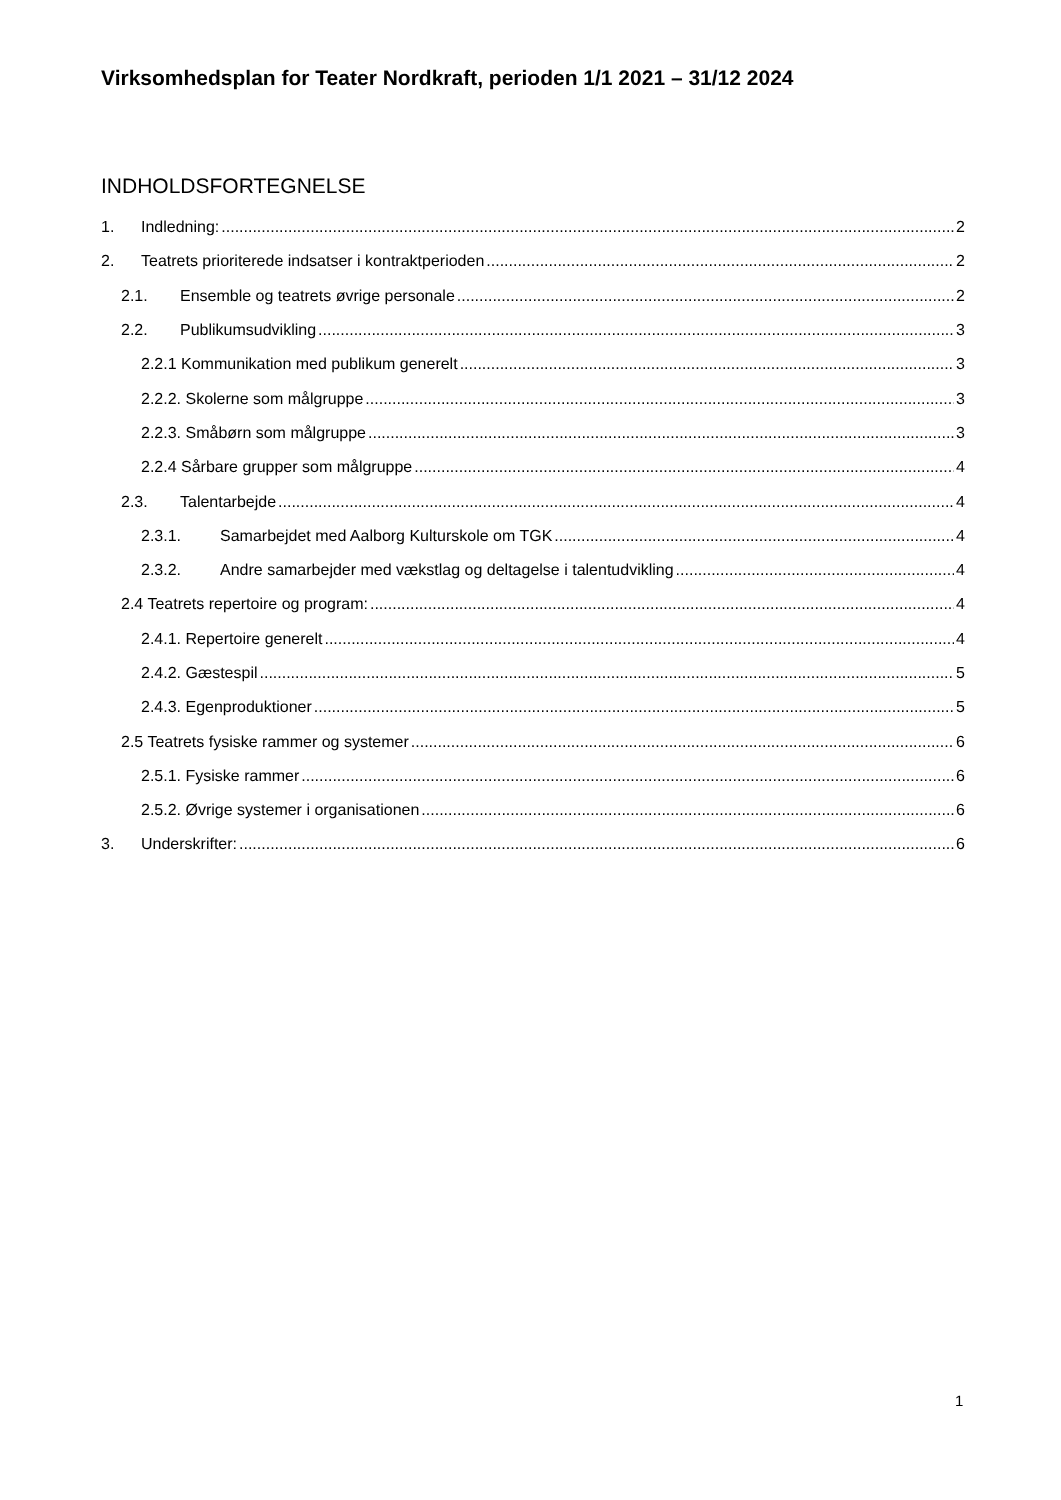Virksomhedsplan for Teater Nordkraft, perioden 1/1 2021 – 31/12 2024
INDHOLDSFORTEGNELSE
1. Indledning: 2
2. Teatrets prioriterede indsatser i kontraktperioden 2
2.1. Ensemble og teatrets øvrige personale 2
2.2. Publikumsudvikling 3
2.2.1 Kommunikation med publikum generelt 3
2.2.2. Skolerne som målgruppe 3
2.2.3. Småbørn som målgruppe 3
2.2.4 Sårbare grupper som målgruppe 4
2.3. Talentarbejde 4
2.3.1. Samarbejdet med Aalborg Kulturskole om TGK 4
2.3.2. Andre samarbejder med vækstlag og deltagelse i talentudvikling 4
2.4 Teatrets repertoire og program: 4
2.4.1. Repertoire generelt 4
2.4.2. Gæstespil 5
2.4.3. Egenproduktioner 5
2.5 Teatrets fysiske rammer og systemer 6
2.5.1. Fysiske rammer 6
2.5.2. Øvrige systemer i organisationen 6
3. Underskrifter: 6
1